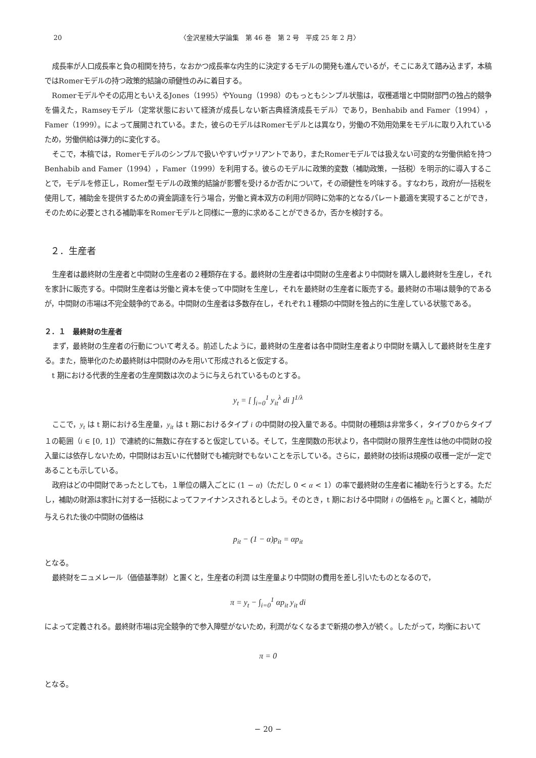20 〈金沢星稜大学論集　第 46 巻　第 2 号　平成 25 年 2 月〉
成長率が人口成長率と負の相関を持ち，なおかつ成長率な内生的に決定するモデルの開発も進んでいるが，そこにあえて踏み込まず，本稿ではRomerモデルの持つ政策的結論の頑健性のみに着目する。
Romerモデルやその応用ともいえるJones（1995）やYoung（1998）のもっともシンプル状態は，収穫逓増と中間財部門の独占的競争を備えた，Ramseyモデル（定常状態において経済が成長しない新古典経済成長モデル）であり，Benhabib and Famer（1994），Famer（1999）。によって展開されている。また，彼らのモデルはRomerモデルとは異なり，労働の不効用効果をモデルに取り入れているため，労働供給は弾力的に変化する。
そこで，本稿では，Romerモデルのシンプルで扱いやすいヴァリアントであり，またRomerモデルでは扱えない可変的な労働供給を持つBenhabib and Famer（1994），Famer（1999）を利用する。彼らのモデルに政策的変数（補助政策，一括税）を明示的に導入することで，モデルを修正し，Romer型モデルの政策的結論が影響を受けるか否かについて，その頑健性を吟味する。すなわち，政府が一括税を使用して，補助金を提供するための資金調達を行う場合，労働と資本双方の利用が同時に効率的となるパレート最適を実現することができ，そのために必要とされる補助率をRomerモデルと同様に一意的に求めることができるか，否かを検討する。
２．生産者
生産者は最終財の生産者と中間財の生産者の２種類存在する。最終財の生産者は中間財の生産者より中間財を購入し最終財を生産し，それを家計に販売する。中間財生産者は労働と資本を使って中間財を生産し，それを最終財の生産者に販売する。最終財の市場は競争的であるが，中間財の市場は不完全競争的である。中間財の生産者は多数存在し，それぞれ１種類の中間財を独占的に生産している状態である。
２．１　最終財の生産者
まず，最終財の生産者の行動について考える。前述したように，最終財の生産者は各中間財生産者より中間財を購入して最終財を生産する。また，簡単化のため最終財は中間財のみを用いて形成されると仮定する。
t 期における代表的生産者の生産関数は次のように与えられているものとする。
y<sub>t</sub> = [ ∫<sub>i=0</sub><sup>1</sup> y<sub>it</sub><sup>λ</sup> di ]<sup>1/λ</sup>
ここで，y<sub>t</sub> は t 期における生産量，y<sub>it</sub> は t 期におけるタイプ i の中間財の投入量である。中間財の種類は非常多く，タイプ０からタイプ１の範囲（i ∈ [0, 1]）で連続的に無数に存在すると仮定している。そして，生産関数の形状より，各中間財の限界生産性は他の中間財の投入量には依存しないため，中間財はお互いに代替財でも補完財でもないことを示している。さらに，最終財の技術は規模の収穫一定が一定であることも示している。
政府はどの中間財であったとしても，１単位の購入ごとに (1 − α)（ただし 0 < α < 1）の率で最終財の生産者に補助を行うとする。ただし，補助の財源は家計に対する一括税によってファイナンスされるとしよう。そのとき，t 期における中間財 i の価格を p<sub>it</sub> と置くと，補助が与えられた後の中間財の価格は
p<sub>it</sub> − (1 − α)p<sub>it</sub> = αp<sub>it</sub>
となる。
最終財をニュメレール（価値基準財）と置くと，生産者の利潤 は生産量より中間財の費用を差し引いたものとなるので，
π = y<sub>t</sub> − ∫<sub>i=0</sub><sup>1</sup> αp<sub>it</sub> y<sub>it</sub> di
によって定義される。最終財市場は完全競争的で参入障壁がないため，利潤がなくなるまで新規の参入が続く。したがって，均衡において
π = 0
となる。
− 20 −